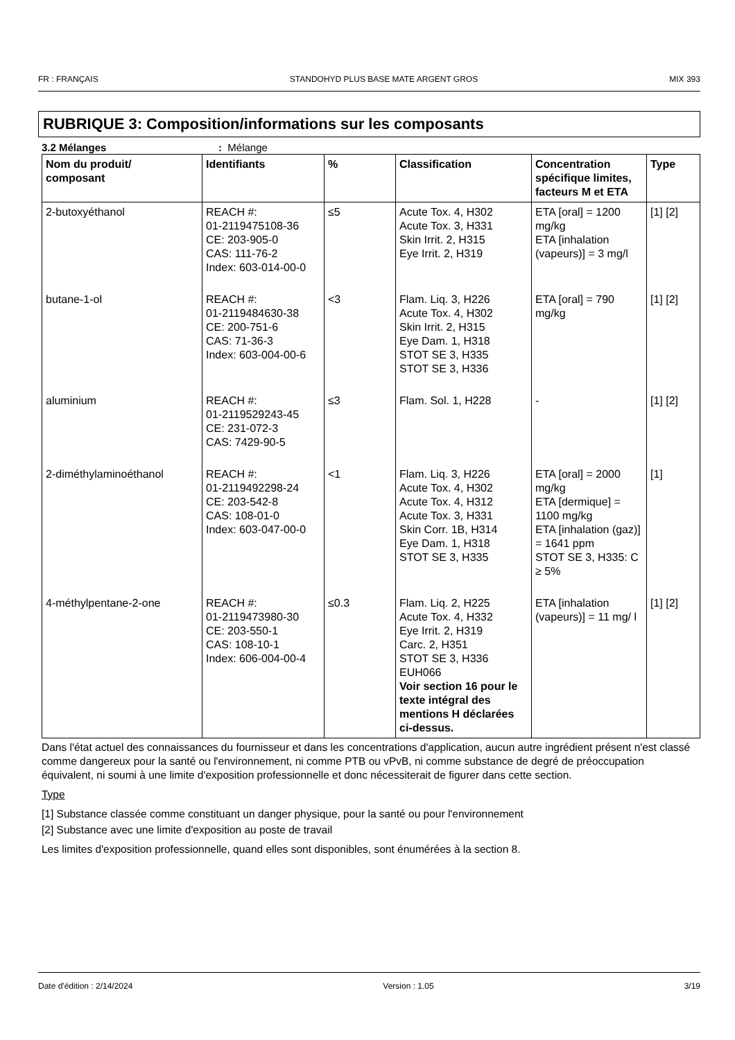FR : FRANÇAIS STANDOHYD PLUS BASE MATE ARGENT GROS MIX 393
RUBRIQUE 3: Composition/informations sur les composants
3.2 Mélanges: Mélange
| Nom du produit/ composant | Identifiants | % | Classification | Concentration spécifique limites, facteurs M et ETA | Type |
| --- | --- | --- | --- | --- | --- |
| 2-butoxyéthanol | REACH #: 01-2119475108-36 CE: 203-905-0 CAS: 111-76-2 Index: 603-014-00-0 | ≤5 | Acute Tox. 4, H302 Acute Tox. 3, H331 Skin Irrit. 2, H315 Eye Irrit. 2, H319 | ETA [oral] = 1200 mg/kg ETA [inhalation (vapeurs)] = 3 mg/l | [1] [2] |
| butane-1-ol | REACH #: 01-2119484630-38 CE: 200-751-6 CAS: 71-36-3 Index: 603-004-00-6 | <3 | Flam. Liq. 3, H226 Acute Tox. 4, H302 Skin Irrit. 2, H315 Eye Dam. 1, H318 STOT SE 3, H335 STOT SE 3, H336 | ETA [oral] = 790 mg/kg | [1] [2] |
| aluminium | REACH #: 01-2119529243-45 CE: 231-072-3 CAS: 7429-90-5 | ≤3 | Flam. Sol. 1, H228 | - | [1] [2] |
| 2-diméthylaminoéthanol | REACH #: 01-2119492298-24 CE: 203-542-8 CAS: 108-01-0 Index: 603-047-00-0 | <1 | Flam. Liq. 3, H226 Acute Tox. 4, H302 Acute Tox. 4, H312 Acute Tox. 3, H331 Skin Corr. 1B, H314 Eye Dam. 1, H318 STOT SE 3, H335 | ETA [oral] = 2000 mg/kg ETA [dermique] = 1100 mg/kg ETA [inhalation (gaz)] = 1641 ppm STOT SE 3, H335: C ≥ 5% | [1] |
| 4-méthylpentane-2-one | REACH #: 01-2119473980-30 CE: 203-550-1 CAS: 108-10-1 Index: 606-004-00-4 | ≤0.3 | Flam. Liq. 2, H225 Acute Tox. 4, H332 Eye Irrit. 2, H319 Carc. 2, H351 STOT SE 3, H336 EUH066 Voir section 16 pour le texte intégral des mentions H déclarées ci-dessus. | ETA [inhalation (vapeurs)] = 11 mg/ l | [1] [2] |
Dans l'état actuel des connaissances du fournisseur et dans les concentrations d'application, aucun autre ingrédient présent n'est classé comme dangereux pour la santé ou l'environnement, ni comme PTB ou vPvB, ni comme substance de degré de préoccupation équivalent, ni soumi à une limite d'exposition professionnelle et donc nécessiterait de figurer dans cette section.
Type
[1] Substance classée comme constituant un danger physique, pour la santé ou pour l'environnement
[2] Substance avec une limite d'exposition au poste de travail
Les limites d'exposition professionnelle, quand elles sont disponibles, sont énumérées à la section 8.
Date d'édition : 2/14/2024 Version : 1.05 3/19